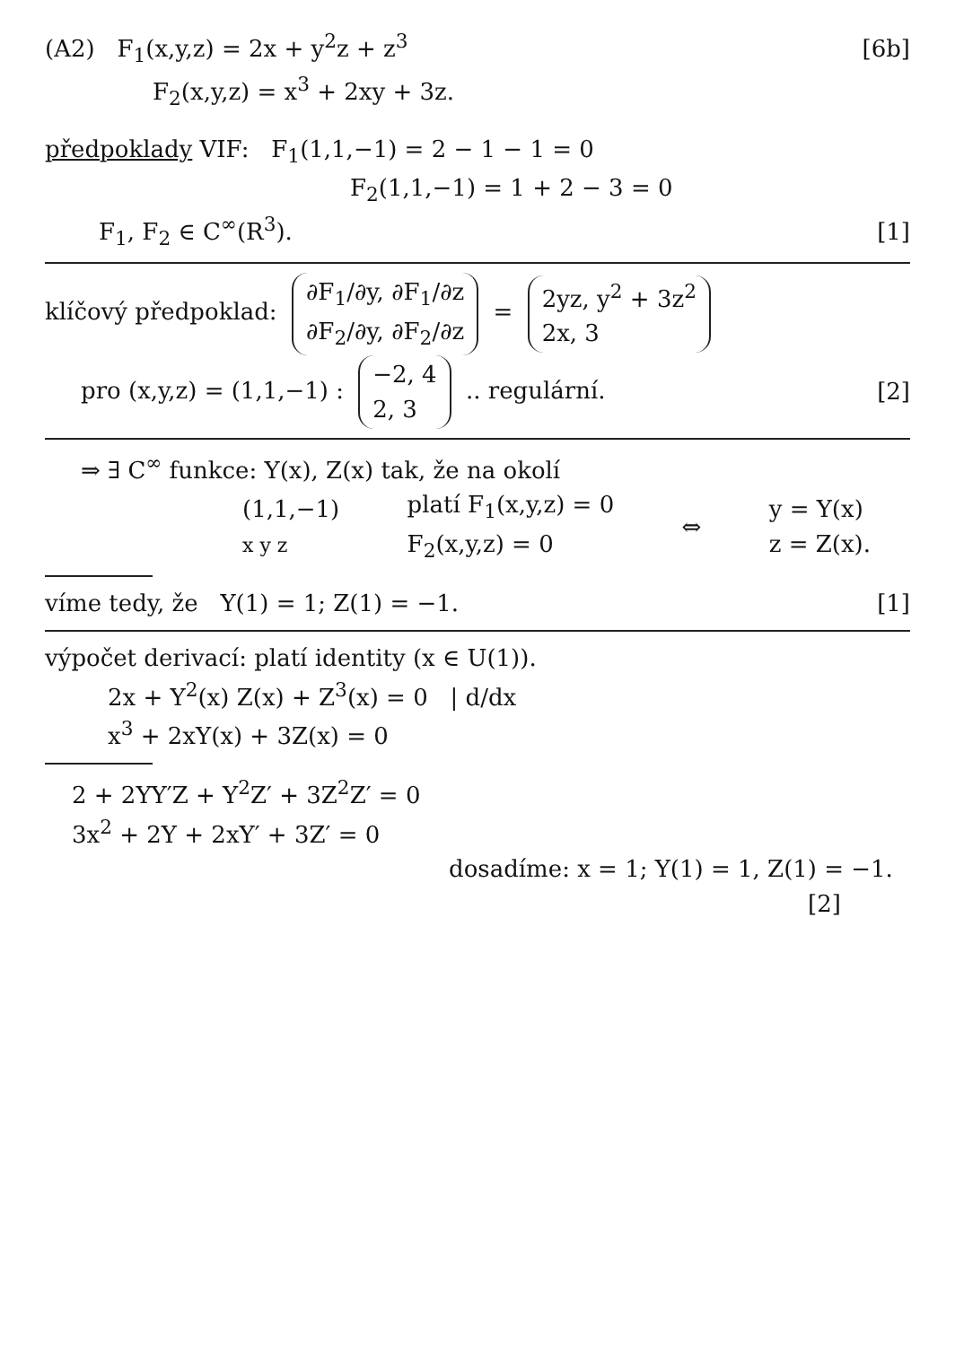(A2) F<sub>1</sub>(x,y,z) = 2x + y<sup>2</sup>z + z<sup>3</sup>
[6b]
F<sub>2</sub>(x,y,z) = x<sup>3</sup> + 2xy + 3z.
předpoklady VIF: F<sub>1</sub>(1,1,−1) = 2 − 1 − 1 = 0
F<sub>2</sub>(1,1,−1) = 1 + 2 − 3 = 0
F<sub>1</sub>, F<sub>2</sub> ∈ C<sup>∞</sup>(R<sup>3</sup>). [1]
klíčový předpoklad: ∂F<sub>1</sub>/∂y, ∂F<sub>1</sub>/∂z
∂F<sub>2</sub>/∂y, ∂F<sub>2</sub>/∂z = 2yz, y<sup>2</sup> + 3z<sup>2</sup>
2x, 3
pro (x,y,z) = (1,1,−1) : −2, 4
2, 3 .. regulární.
[2]
⇒ ∃ C<sup>∞</sup> funkce: Y(x), Z(x) tak, že na okolí
(1,1,−1)
x y z
platí F<sub>1</sub>(x,y,z) = 0
F<sub>2</sub>(x,y,z) = 0
⇔
y = Y(x)
z = Z(x).
víme tedy, že Y(1) = 1; Z(1) = −1.
[1]
výpočet derivací: platí identity (x ∈ U(1)).
2x + Y<sup>2</sup>(x) Z(x) + Z<sup>3</sup>(x) = 0 | d/dx
x<sup>3</sup> + 2xY(x) + 3Z(x) = 0
2 + 2YY′Z + Y<sup>2</sup>Z′ + 3Z<sup>2</sup>Z′ = 0
3x<sup>2</sup> + 2Y + 2xY′ + 3Z′ = 0
dosadíme: x = 1; Y(1) = 1, Z(1) = −1.
[2]